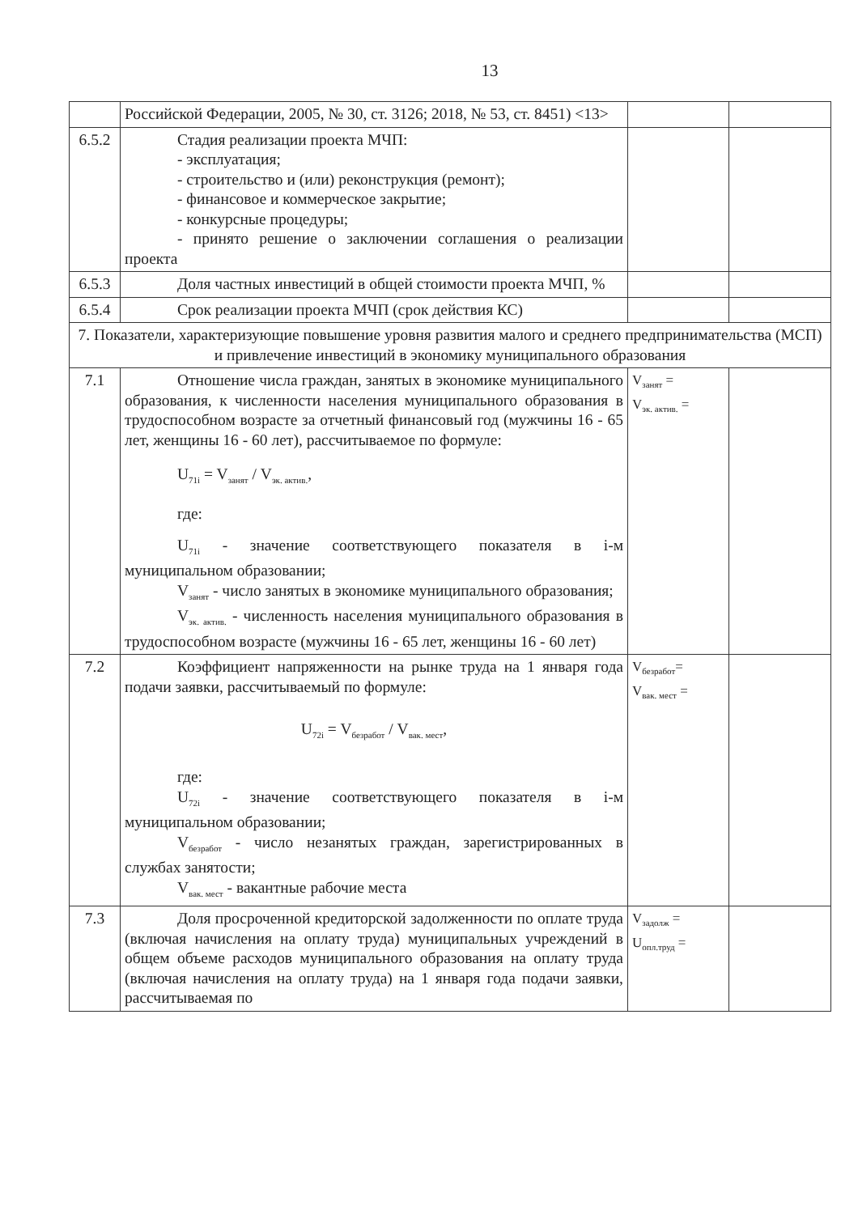13
| | Российской Федерации, 2005, № 30, ст. 3126; 2018, № 53, ст. 8451) <13> | | |
| 6.5.2 | Стадия реализации проекта МЧП: - эксплуатация; - строительство и (или) реконструкция (ремонт); - финансовое и коммерческое закрытие; - конкурсные процедуры; - принято решение о заключении соглашения о реализации проекта | | |
| 6.5.3 | Доля частных инвестиций в общей стоимости проекта МЧП, % | | |
| 6.5.4 | Срок реализации проекта МЧП (срок действия КС) | | |
| 7. Показатели, характеризующие повышение уровня развития малого и среднего предпринимательства (МСП) и привлечение инвестиций в экономику муниципального образования | | | |
| 7.1 | Отношение числа граждан, занятых в экономике муниципального образования, к численности населения муниципального образования в трудоспособном возрасте за отчетный финансовый год (мужчины 16 - 65 лет, женщины 16 - 60 лет), рассчитываемое по формуле: U<sub>71i</sub> = V<sub>занят</sub> / V<sub>эк. актив.</sub>, где: U<sub>71i</sub> - значение соответствующего показателя в i-м муниципальном образовании; V<sub>занят</sub> - число занятых в экономике муниципального образования; V<sub>эк. актив.</sub> - численность населения муниципального образования в трудоспособном возрасте (мужчины 16 - 65 лет, женщины 16 - 60 лет) | V<sub>занят</sub> = V<sub>эк. актив.</sub> = | |
| 7.2 | Коэффициент напряженности на рынке труда на 1 января года подачи заявки, рассчитываемый по формуле: U<sub>72i</sub> = V<sub>безработ</sub> / V<sub>вак. мест</sub>, где: U<sub>72i</sub> - значение соответствующего показателя в i-м муниципальном образовании; V<sub>безработ</sub> - число незанятых граждан, зарегистрированных в службах занятости; V<sub>вак. мест</sub> - вакантные рабочие места | V<sub>безработ</sub>= V<sub>вак. мест</sub> = | |
| 7.3 | Доля просроченной кредиторской задолженности по оплате труда (включая начисления на оплату труда) муниципальных учреждений в общем объеме расходов муниципального образования на оплату труда (включая начисления на оплату труда) на 1 января года подачи заявки, рассчитываемая по | V<sub>задолж</sub> = U<sub>опл.труд</sub> = | |